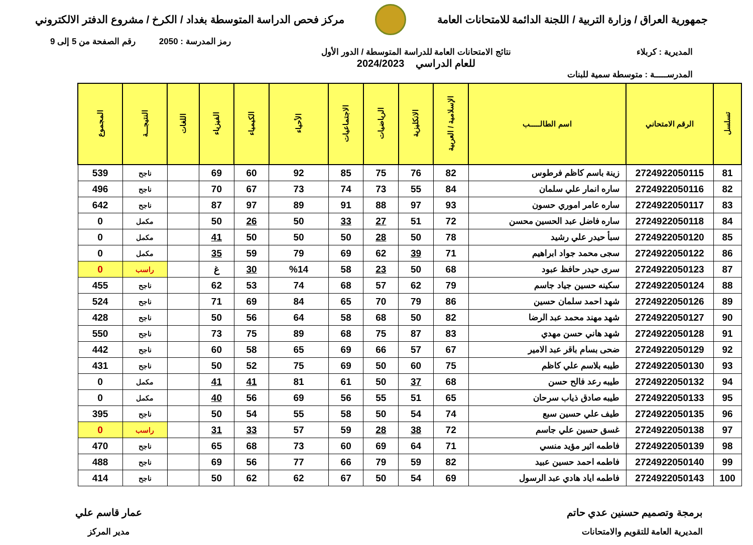جمهورية العراق / وزارة التربية / اللجنة الدائمة للامتحانات العامة
مركز فحص الدراسة المتوسطة بغداد / الكرخ / مشروع الدفتر الالكتروني
رمز المدرسة : 2050 رقم الصفحة من 5 إلى 9
المديرية : كربلاء نتائج الامتحانات العامة للدراسة المتوسطة / الدور الأول
للعام الدراسي 2024/2023
المدرســـــة : متوسطة سمية للبنات
| تسلسل | الرقم الامتحاني | اسم الطالـــــب | الإسلامية / العربية | الانكليزية | الرياضيات | الاجتماعيات | الأحياء | الكيمياء | الفيزياء | اللغات | النتيجـــة | المجموع |
| --- | --- | --- | --- | --- | --- | --- | --- | --- | --- | --- | --- | --- |
| 81 | 2724922050115 | زينة باسم كاظم فرطوس | 82 | 76 | 75 | 85 | 92 | 60 | 69 | | ناجح | 539 |
| 82 | 2724922050116 | ساره انمار علي سلمان | 84 | 55 | 73 | 74 | 73 | 67 | 70 | | ناجح | 496 |
| 83 | 2724922050117 | ساره عامر اموري حسون | 93 | 97 | 88 | 91 | 89 | 97 | 87 | | ناجح | 642 |
| 84 | 2724922050118 | ساره فاضل عبد الحسين محسن | 72 | 51 | 27 | 33 | 50 | 26 | 50 | | مكمل | 0 |
| 85 | 2724922050120 | سبأ حيدر علي رشيد | 78 | 50 | 28 | 50 | 50 | 50 | 41 | | مكمل | 0 |
| 86 | 2724922050122 | سجى محمد جواد ابراهيم | 71 | 39 | 62 | 69 | 79 | 59 | 35 | | مكمل | 0 |
| 87 | 2724922050123 | سرى حيدر حافظ عبود | 68 | 50 | 23 | 58 | %14 | 30 | غ | | راسب | 0 |
| 88 | 2724922050124 | سكينه حسين جياد جاسم | 79 | 62 | 57 | 68 | 74 | 53 | 62 | | ناجح | 455 |
| 89 | 2724922050126 | شهد احمد سلمان حسين | 86 | 79 | 70 | 65 | 84 | 69 | 71 | | ناجح | 524 |
| 90 | 2724922050127 | شهد مهند محمد عبد الرضا | 82 | 50 | 68 | 58 | 64 | 56 | 50 | | ناجح | 428 |
| 91 | 2724922050128 | شهد هاني حسن مهدي | 83 | 87 | 75 | 68 | 89 | 75 | 73 | | ناجح | 550 |
| 92 | 2724922050129 | ضحى بسام باقر عبد الامير | 67 | 57 | 66 | 69 | 65 | 58 | 60 | | ناجح | 442 |
| 93 | 2724922050130 | طيبه بلاسم علي كاظم | 75 | 60 | 50 | 69 | 75 | 52 | 50 | | ناجح | 431 |
| 94 | 2724922050132 | طيبه رعد فالح حسن | 68 | 37 | 50 | 61 | 81 | 41 | 41 | | مكمل | 0 |
| 95 | 2724922050133 | طيبه صادق ذياب سرحان | 65 | 51 | 55 | 56 | 69 | 56 | 40 | | مكمل | 0 |
| 96 | 2724922050135 | طيف علي حسين سبع | 74 | 54 | 50 | 58 | 55 | 54 | 50 | | ناجح | 395 |
| 97 | 2724922050138 | غسق حسين علي جاسم | 72 | 38 | 28 | 59 | 57 | 33 | 31 | | راسب | 0 |
| 98 | 2724922050139 | فاطمه اثير مؤيد منسي | 71 | 64 | 69 | 60 | 73 | 68 | 65 | | ناجح | 470 |
| 99 | 2724922050140 | فاطمه احمد حسين عبيد | 82 | 59 | 79 | 66 | 77 | 56 | 69 | | ناجح | 488 |
| 100 | 2724922050143 | فاطمه اياد هادي عبد الرسول | 69 | 54 | 50 | 67 | 62 | 62 | 50 | | ناجح | 414 |
برمجة وتصميم حسنين عدي حاتم
المديرية العامة للتقويم والامتحانات
عمار قاسم علي
مدير المركز